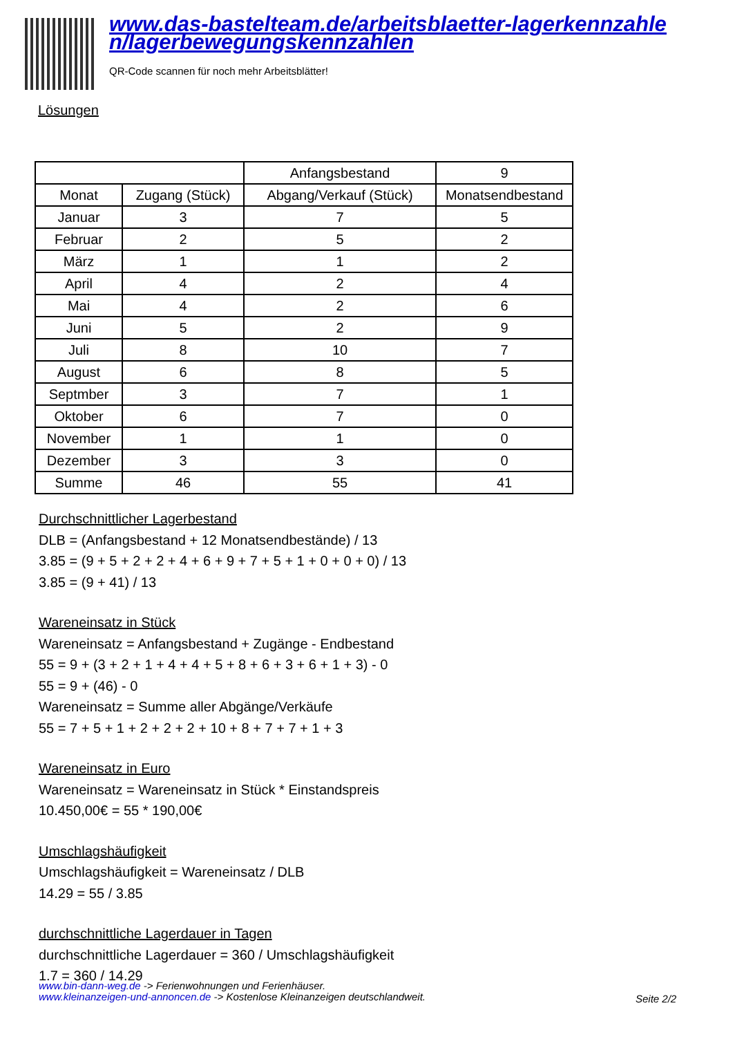www.das-bastelteam.de/arbeitsblaetter-lagerkennzahle n/lagerbewegungskennzahlen
QR-Code scannen für noch mehr Arbeitsblätter!
Lösungen
| | | Anfangsbestand | 9 |
| Monat | Zugang (Stück) | Abgang/Verkauf (Stück) | Monatsendbestand |
| Januar | 3 | 7 | 5 |
| Februar | 2 | 5 | 2 |
| März | 1 | 1 | 2 |
| April | 4 | 2 | 4 |
| Mai | 4 | 2 | 6 |
| Juni | 5 | 2 | 9 |
| Juli | 8 | 10 | 7 |
| August | 6 | 8 | 5 |
| Septmber | 3 | 7 | 1 |
| Oktober | 6 | 7 | 0 |
| November | 1 | 1 | 0 |
| Dezember | 3 | 3 | 0 |
| Summe | 46 | 55 | 41 |
Durchschnittlicher Lagerbestand
DLB = (Anfangsbestand + 12 Monatsendbestände) / 13
3.85 = (9 + 5 + 2 + 2 + 4 + 6 + 9 + 7 + 5 + 1 + 0 + 0 + 0) / 13
3.85 = (9 + 41) / 13
Wareneinsatz in Stück
Wareneinsatz = Anfangsbestand + Zugänge - Endbestand
55 = 9 + (3 + 2 + 1 + 4 + 4 + 5 + 8 + 6 + 3 + 6 + 1 + 3) - 0
55 = 9 + (46) - 0
Wareneinsatz = Summe aller Abgänge/Verkäufe
55 = 7 + 5 + 1 + 2 + 2 + 2 + 10 + 8 + 7 + 7 + 1 + 3
Wareneinsatz in Euro
Wareneinsatz = Wareneinsatz in Stück * Einstandspreis
10.450,00€ = 55 * 190,00€
Umschlagshäufigkeit
Umschlagshäufigkeit = Wareneinsatz / DLB
14.29 = 55 / 3.85
durchschnittliche Lagerdauer in Tagen
durchschnittliche Lagerdauer = 360 / Umschlagshäufigkeit
1.7 = 360 / 14.29
www.bin-dann-weg.de -> Ferienwohnungen und Ferienhäuser.
www.kleinanzeigen-und-annoncen.de -> Kostenlose Kleinanzeigen deutschlandweit.
Seite 2/2